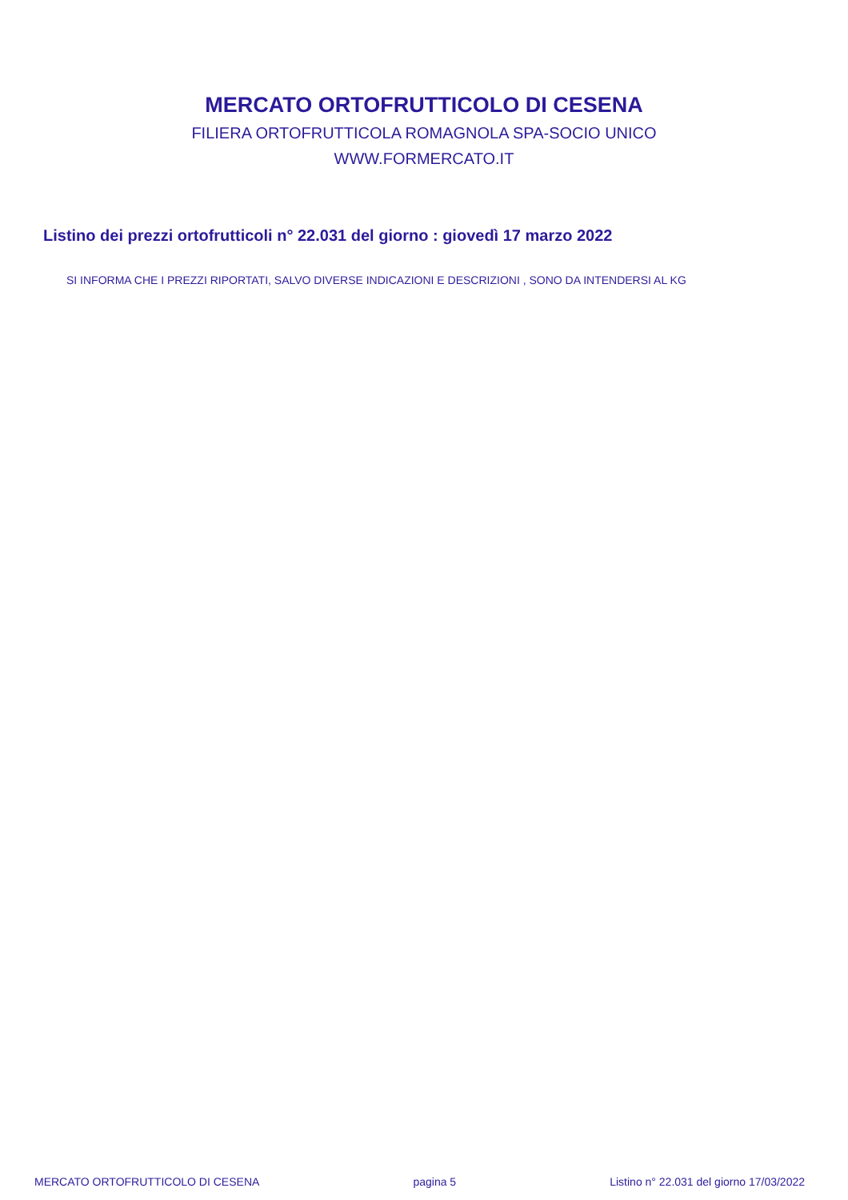MERCATO ORTOFRUTTICOLO DI CESENA
FILIERA ORTOFRUTTICOLA ROMAGNOLA SPA-SOCIO UNICO
WWW.FORMERCATO.IT
Listino dei prezzi ortofrutticoli n° 22.031 del giorno : giovedì 17 marzo 2022
SI INFORMA CHE I PREZZI RIPORTATI, SALVO DIVERSE INDICAZIONI E DESCRIZIONI , SONO DA INTENDERSI AL KG
MERCATO ORTOFRUTTICOLO DI CESENA pagina 5 Listino n° 22.031 del giorno 17/03/2022